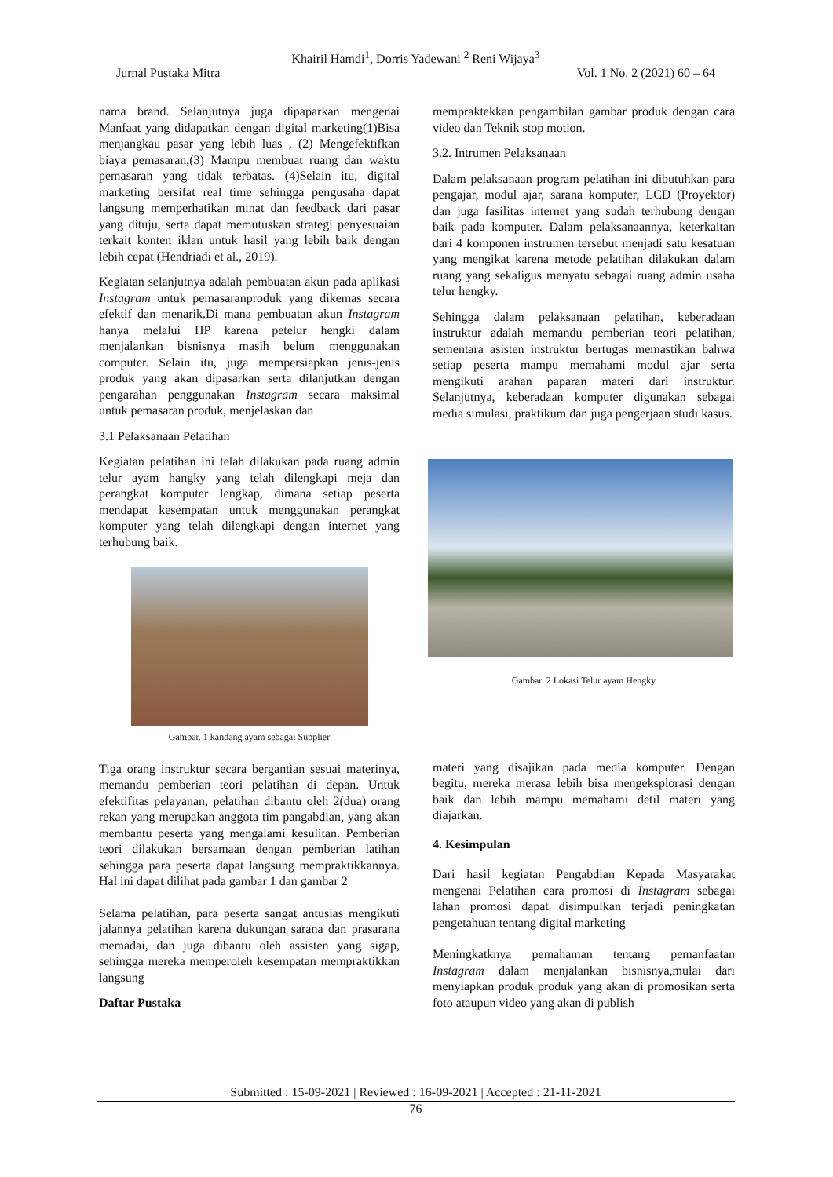Khairil Hamdi<sup>1</sup>, Dorris Yadewani <sup>2</sup> Reni Wijaya<sup>3</sup>
Jurnal Pustaka Mitra Vol. 1 No. 2 (2021) 60 – 64
nama brand. Selanjutnya juga dipaparkan mengenai Manfaat yang didapatkan dengan digital marketing(1)Bisa menjangkau pasar yang lebih luas , (2) Mengefektifkan biaya pemasaran,(3) Mampu membuat ruang dan waktu pemasaran yang tidak terbatas. (4)Selain itu, digital marketing bersifat real time sehingga pengusaha dapat langsung memperhatikan minat dan feedback dari pasar yang dituju, serta dapat memutuskan strategi penyesuaian terkait konten iklan untuk hasil yang lebih baik dengan lebih cepat (Hendriadi et al., 2019).
Kegiatan selanjutnya adalah pembuatan akun pada aplikasi Instagram untuk pemasaranproduk yang dikemas secara efektif dan menarik.Di mana pembuatan akun Instagram hanya melalui HP karena petelur hengki dalam menjalankan bisnisnya masih belum menggunakan computer. Selain itu, juga mempersiapkan jenis-jenis produk yang akan dipasarkan serta dilanjutkan dengan pengarahan penggunakan Instagram secara maksimal untuk pemasaran produk, menjelaskan dan
3.1 Pelaksanaan Pelatihan
Kegiatan pelatihan ini telah dilakukan pada ruang admin telur ayam hangky yang telah dilengkapi meja dan perangkat komputer lengkap, dimana setiap peserta mendapat kesempatan untuk menggunakan perangkat komputer yang telah dilengkapi dengan internet yang terhubung baik.
Gambar. 1 kandang ayam sebagai Supplier
Tiga orang instruktur secara bergantian sesuai materinya, memandu pemberian teori pelatihan di depan. Untuk efektifitas pelayanan, pelatihan dibantu oleh 2(dua) orang rekan yang merupakan anggota tim pangabdian, yang akan membantu peserta yang mengalami kesulitan. Pemberian teori dilakukan bersamaan dengan pemberian latihan sehingga para peserta dapat langsung mempraktikkannya. Hal ini dapat dilihat pada gambar 1 dan gambar 2
Selama pelatihan, para peserta sangat antusias mengikuti jalannya pelatihan karena dukungan sarana dan prasarana memadai, dan juga dibantu oleh assisten yang sigap, sehingga mereka memperoleh kesempatan mempraktikkan langsung
Daftar Pustaka
mempraktekkan pengambilan gambar produk dengan cara video dan Teknik stop motion.
3.2. Intrumen Pelaksanaan
Dalam pelaksanaan program pelatihan ini dibutuhkan para pengajar, modul ajar, sarana komputer, LCD (Proyektor) dan juga fasilitas internet yang sudah terhubung dengan baik pada komputer. Dalam pelaksanaannya, keterkaitan dari 4 komponen instrumen tersebut menjadi satu kesatuan yang mengikat karena metode pelatihan dilakukan dalam ruang yang sekaligus menyatu sebagai ruang admin usaha telur hengky.
Sehingga dalam pelaksanaan pelatihan, keberadaan instruktur adalah memandu pemberian teori pelatihan, sementara asisten instruktur bertugas memastikan bahwa setiap peserta mampu memahami modul ajar serta mengikuti arahan paparan materi dari instruktur. Selanjutnya, keberadaan komputer digunakan sebagai media simulasi, praktikum dan juga pengerjaan studi kasus.
Gambar. 2 Lokasi Telur ayam Hengky
materi yang disajikan pada media komputer. Dengan begitu, mereka merasa lebih bisa mengeksplorasi dengan baik dan lebih mampu memahami detil materi yang diajarkan.
4. Kesimpulan
Dari hasil kegiatan Pengabdian Kepada Masyarakat mengenai Pelatihan cara promosi di Instagram sebagai lahan promosi dapat disimpulkan terjadi peningkatan pengetahuan tentang digital marketing
Meningkatknya pemahaman tentang pemanfaatan Instagram dalam menjalankan bisnisnya,mulai dari menyiapkan produk produk yang akan di promosikan serta foto ataupun video yang akan di publish
Submitted : 15-09-2021 | Reviewed : 16-09-2021 | Accepted : 21-11-2021
76